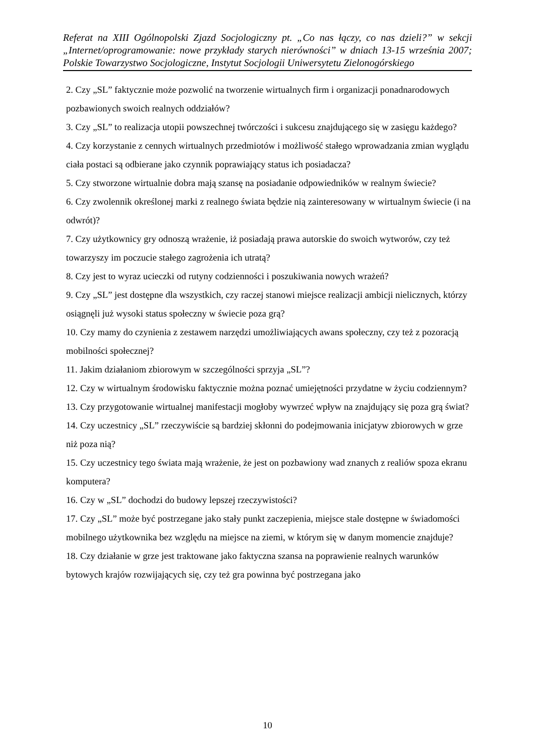Referat na XIII Ogólnopolski Zjazd Socjologiczny pt. „Co nas łączy, co nas dzieli?” w sekcji „Internet/oprogramowanie: nowe przykłady starych nierówności” w dniach 13-15 września 2007; Polskie Towarzystwo Socjologiczne, Instytut Socjologii Uniwersytetu Zielonogórskiego
2. Czy „SL” faktycznie może pozwolić na tworzenie wirtualnych firm i organizacji ponadnarodowych pozbawionych swoich realnych oddziałów?
3. Czy „SL” to realizacja utopii powszechnej twórczości i sukcesu znajdującego się w zasięgu każdego?
4. Czy korzystanie z cennych wirtualnych przedmiotów i możliwość stałego wprowadzania zmian wyglądu ciała postaci są odbierane jako czynnik poprawiający status ich posiadacza?
5. Czy stworzone wirtualnie dobra mają szansę na posiadanie odpowiedników w realnym świecie?
6. Czy zwolennik określonej marki z realnego świata będzie nią zainteresowany w wirtualnym świecie (i na odwrót)?
7. Czy użytkownicy gry odnoszą wrażenie, iż posiadają prawa autorskie do swoich wytworów, czy też towarzyszy im poczucie stałego zagrożenia ich utratą?
8. Czy jest to wyraz ucieczki od rutyny codzienności i poszukiwania nowych wrażeń?
9. Czy „SL” jest dostępne dla wszystkich, czy raczej stanowi miejsce realizacji ambicji nielicznych, którzy osiągnęli już wysoki status społeczny w świecie poza grą?
10. Czy mamy do czynienia z zestawem narzędzi umożliwiających awans społeczny, czy też z pozoracją mobilności społecznej?
11. Jakim działaniom zbiorowym w szczególności sprzyja „SL”?
12. Czy w wirtualnym środowisku faktycznie można poznać umiejętności przydatne w życiu codziennym?
13. Czy przygotowanie wirtualnej manifestacji mogłoby wywrzeć wpływ na znajdujący się poza grą świat?
14. Czy uczestnicy „SL” rzeczywiście są bardziej skłonni do podejmowania inicjatyw zbiorowych w grze niż poza nią?
15. Czy uczestnicy tego świata mają wrażenie, że jest on pozbawiony wad znanych z realiów spoza ekranu komputera?
16. Czy w „SL” dochodzi do budowy lepszej rzeczywistości?
17. Czy „SL” może być postrzegane jako stały punkt zaczepienia, miejsce stale dostępne w świadomości mobilnego użytkownika bez względu na miejsce na ziemi, w którym się w danym momencie znajduje?
18. Czy działanie w grze jest traktowane jako faktyczna szansa na poprawienie realnych warunków bytowych krajów rozwijających się, czy też gra powinna być postrzegana jako
10